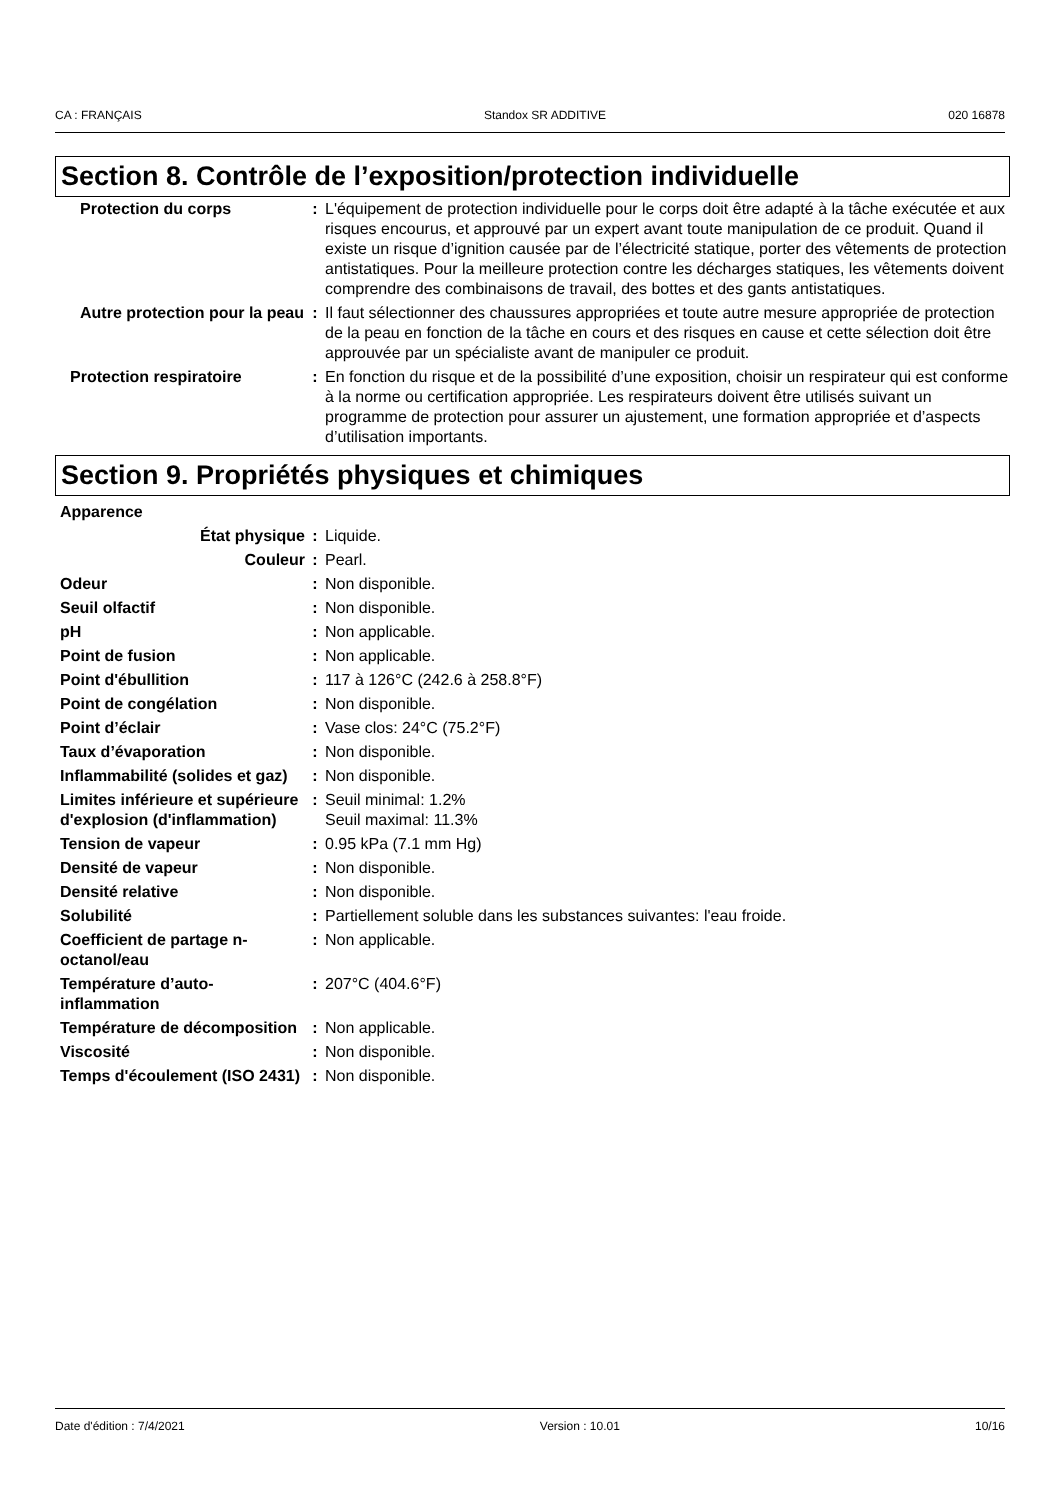CA : FRANÇAIS Standox SR ADDITIVE 020 16878
Section 8. Contrôle de l’exposition/protection individuelle
| Protection du corps | : | L'équipement de protection individuelle pour le corps doit être adapté à la tâche exécutée et aux risques encourus, et approuvé par un expert avant toute manipulation de ce produit. Quand il existe un risque d’ignition causée par de l’électricité statique, porter des vêtements de protection antistatiques. Pour la meilleure protection contre les décharges statiques, les vêtements doivent comprendre des combinaisons de travail, des bottes et des gants antistatiques. |
| Autre protection pour la peau | : | Il faut sélectionner des chaussures appropriées et toute autre mesure appropriée de protection de la peau en fonction de la tâche en cours et des risques en cause et cette sélection doit être approuvée par un spécialiste avant de manipuler ce produit. |
| Protection respiratoire | : | En fonction du risque et de la possibilité d’une exposition, choisir un respirateur qui est conforme à la norme ou certification appropriée. Les respirateurs doivent être utilisés suivant un programme de protection pour assurer un ajustement, une formation appropriée et d’aspects d’utilisation importants. |
Section 9. Propriétés physiques et chimiques
| Apparence | | |
| État physique | : | Liquide. |
| Couleur | : | Pearl. |
| Odeur | : | Non disponible. |
| Seuil olfactif | : | Non disponible. |
| pH | : | Non applicable. |
| Point de fusion | : | Non applicable. |
| Point d'ébullition | : | 117 à 126°C (242.6 à 258.8°F) |
| Point de congélation | : | Non disponible. |
| Point d’éclair | : | Vase clos: 24°C (75.2°F) |
| Taux d’évaporation | : | Non disponible. |
| Inflammabilité (solides et gaz) | : | Non disponible. |
| Limites inférieure et supérieure d'explosion (d'inflammation) | : | Seuil minimal: 1.2% Seuil maximal: 11.3% |
| Tension de vapeur | : | 0.95 kPa (7.1 mm Hg) |
| Densité de vapeur | : | Non disponible. |
| Densité relative | : | Non disponible. |
| Solubilité | : | Partiellement soluble dans les substances suivantes: l'eau froide. |
| Coefficient de partage n-octanol/eau | : | Non applicable. |
| Température d’auto-inflammation | : | 207°C (404.6°F) |
| Température de décomposition | : | Non applicable. |
| Viscosité | : | Non disponible. |
| Temps d'écoulement (ISO 2431) | : | Non disponible. |
Date d'édition : 7/4/2021 Version : 10.01 10/16